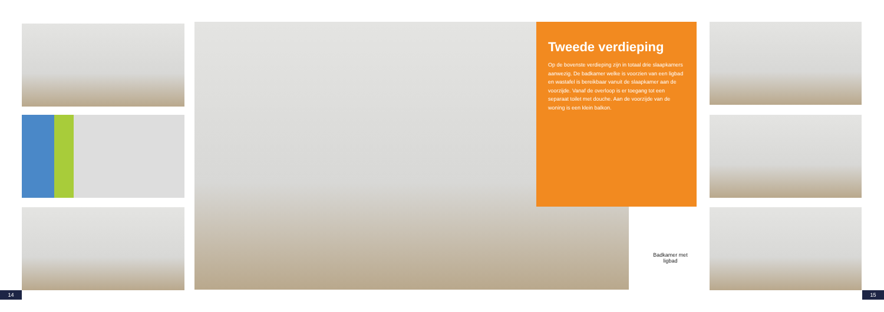Tweede verdieping
Op de bovenste verdieping zijn in totaal drie slaapkamers aanwezig. De badkamer welke is voorzien van een ligbad en wastafel is bereikbaar vanuit de slaapkamer aan de voorzijde. Vanaf de overloop is er toegang tot een separaat toilet met douche. Aan de voorzijde van de woning is een klein balkon.
Badkamer met ligbad
14 15